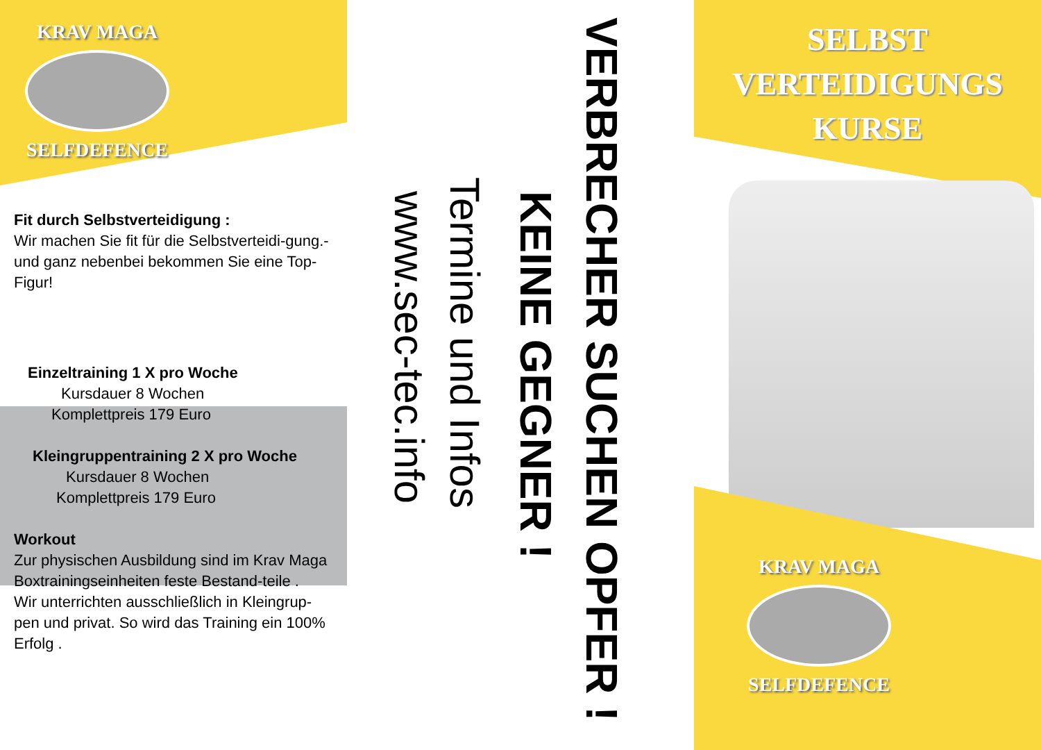KRAV MAGA
SELFDEFENCE
Fit durch Selbstverteidigung :
Wir machen Sie fit für die Selbstverteidi-gung.-und ganz nebenbei bekommen Sie eine Top-Figur!
Einzeltraining 1 X pro Woche
Kursdauer 8 Wochen
Komplettpreis 179 Euro
Kleingruppentraining 2 X pro Woche
Kursdauer 8 Wochen
Komplettpreis 179 Euro
Workout
Zur physischen Ausbildung sind im Krav Maga Boxtrainingseinheiten feste Bestand-teile .
Wir unterrichten ausschließlich in Kleingrup-pen und privat. So wird das Training ein 100% Erfolg .
VERBRECHER SUCHEN OPFER !
KEINE GEGNER !
Termine und Infos
www.sec-tec.info
SELBST
VERTEIDIGUNGS
KURSE
KRAV MAGA
SELFDEFENCE